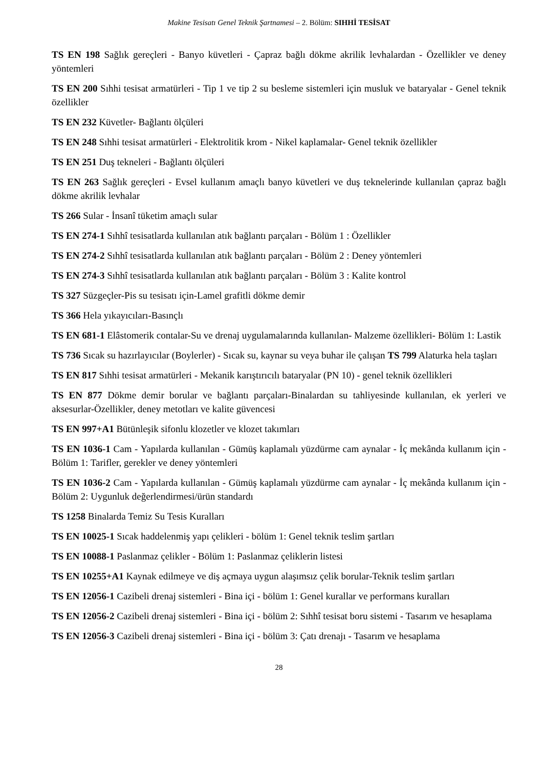Makine Tesisatı Genel Teknik Şartnamesi – 2. Bölüm: SIHHİ TESİSAT
TS EN 198 Sağlık gereçleri - Banyo küvetleri - Çapraz bağlı dökme akrilik levhalardan - Özellikler ve deney yöntemleri
TS EN 200 Sıhhi tesisat armatürleri - Tip 1 ve tip 2 su besleme sistemleri için musluk ve bataryalar - Genel teknik özellikler
TS EN 232 Küvetler- Bağlantı ölçüleri
TS EN 248 Sıhhi tesisat armatürleri - Elektrolitik krom - Nikel kaplamalar- Genel teknik özellikler
TS EN 251 Duş tekneleri - Bağlantı ölçüleri
TS EN 263 Sağlık gereçleri - Evsel kullanım amaçlı banyo küvetleri ve duş teknelerinde kullanılan çapraz bağlı dökme akrilik levhalar
TS 266 Sular - İnsanî tüketim amaçlı sular
TS EN 274-1 Sıhhî tesisatlarda kullanılan atık bağlantı parçaları - Bölüm 1 : Özellikler
TS EN 274-2 Sıhhî tesisatlarda kullanılan atık bağlantı parçaları - Bölüm 2 : Deney yöntemleri
TS EN 274-3 Sıhhî tesisatlarda kullanılan atık bağlantı parçaları - Bölüm 3 : Kalite kontrol
TS 327 Süzgeçler-Pis su tesisatı için-Lamel grafitli dökme demir
TS 366 Hela yıkayıcıları-Basınçlı
TS EN 681-1 Elâstomerik contalar-Su ve drenaj uygulamalarında kullanılan- Malzeme özellikleri- Bölüm 1: Lastik
TS 736 Sıcak su hazırlayıcılar (Boylerler) - Sıcak su, kaynar su veya buhar ile çalışan TS 799 Alaturka hela taşları
TS EN 817 Sıhhi tesisat armatürleri - Mekanik karıştırıcılı bataryalar (PN 10) - genel teknik özellikleri
TS EN 877 Dökme demir borular ve bağlantı parçaları-Binalardan su tahliyesinde kullanılan, ek yerleri ve aksesurlar-Özellikler, deney metotları ve kalite güvencesi
TS EN 997+A1 Bütünleşik sifonlu klozetler ve klozet takımları
TS EN 1036-1 Cam - Yapılarda kullanılan - Gümüş kaplamalı yüzdürme cam aynalar - İç mekânda kullanım için - Bölüm 1: Tarifler, gerekler ve deney yöntemleri
TS EN 1036-2 Cam - Yapılarda kullanılan - Gümüş kaplamalı yüzdürme cam aynalar - İç mekânda kullanım için - Bölüm 2: Uygunluk değerlendirmesi/ürün standardı
TS 1258 Binalarda Temiz Su Tesis Kuralları
TS EN 10025-1 Sıcak haddelenmiş yapı çelikleri - bölüm 1: Genel teknik teslim şartları
TS EN 10088-1 Paslanmaz çelikler - Bölüm 1: Paslanmaz çeliklerin listesi
TS EN 10255+A1 Kaynak edilmeye ve diş açmaya uygun alaşımsız çelik borular-Teknik teslim şartları
TS EN 12056-1 Cazibeli drenaj sistemleri - Bina içi - bölüm 1: Genel kurallar ve performans kuralları
TS EN 12056-2 Cazibeli drenaj sistemleri - Bina içi - bölüm 2: Sıhhî tesisat boru sistemi - Tasarım ve hesaplama
TS EN 12056-3 Cazibeli drenaj sistemleri - Bina içi - bölüm 3: Çatı drenajı - Tasarım ve hesaplama
28